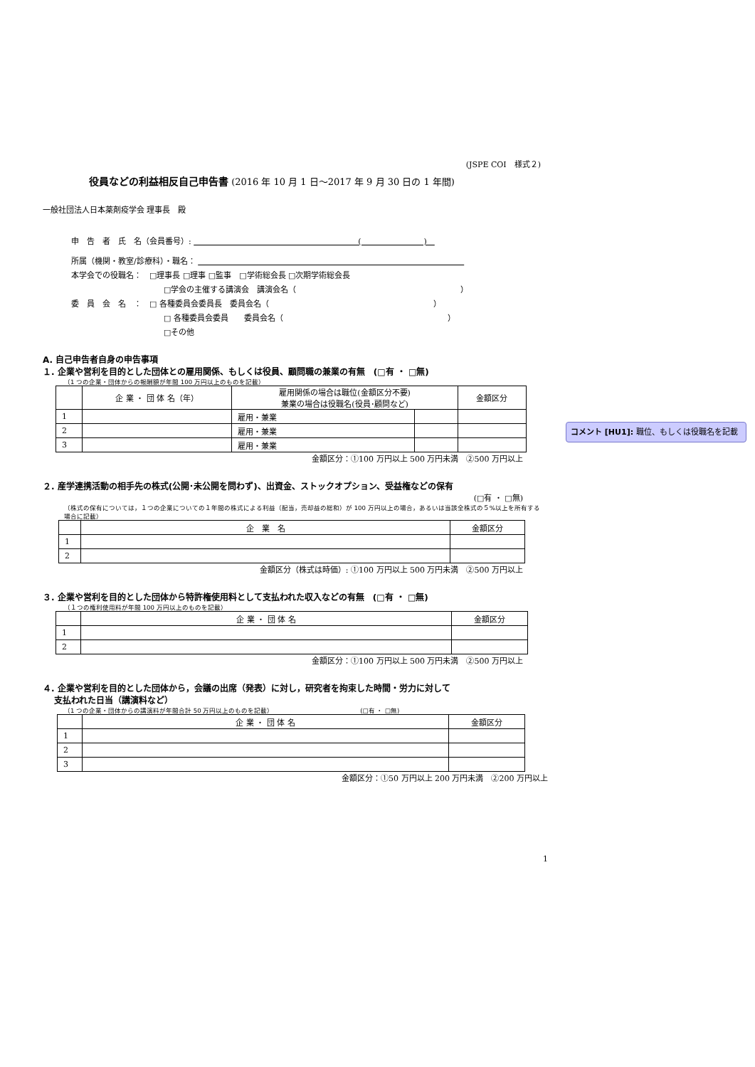(JSPE COI　様式２)
役員などの利益相反自己申告書 (2016 年 10 月 1 日～2017 年 9 月 30 日の 1 年間)
一般社団法人日本薬剤疫学会 理事長　殿
申　告　者　氏　名（会員番号）: 　　　　　　　　　　　　　　　　　　　　　(　　　　　　　　)　
所属（機関・教室/診療科）・職名： 　　　　　　　　　　　　　　　　　　　　　　　　　　　　　　　　　　
本学会での役職名：　□理事長 □理事 □監事　□学術総会長 □次期学術総会長
□学会の主催する講演会　講演会名（　　　　　　　　　　　　　　　　　　　　　）
委　員　会　名　：　□ 各種委員会委員長　委員会名（　　　　　　　　　　　　　　　　　　　　　）
□ 各種委員会委員　　委員会名（　　　　　　　　　　　　　　　　　　　　　）
□その他
A. 自己申告者自身の申告事項
１. 企業や営利を目的とした団体との雇用関係、もしくは役員、顧問職の兼業の有無　(□有 ・ □無)
（1 つの企業・団体からの報酬額が年間 100 万円以上のものを記載）
| | 企 業 ・ 団 体 名（年） | 雇用関係の場合は職位(金額区分不要) 兼業の場合は役職名(役員･顧問など) | | 金額区分 |
| --- | --- | --- | --- | --- |
| 1 | | 雇用・兼業 | | |
| 2 | | 雇用・兼業 | | |
| 3 | | 雇用・兼業 | | |
金額区分：①100 万円以上 500 万円未満　②500 万円以上
２. 産学連携活動の相手先の株式(公開･未公開を問わず)、出資金、ストックオプション、受益権などの保有
(□有 ・ □無)
（株式の保有については，１つの企業についての１年間の株式による利益（配当，売却益の総和）が 100 万円以上の場合，あるいは当該全株式の５%以上を所有する場合に記載）
| | 企 業 名 | 金額区分 |
| --- | --- | --- |
| 1 | | |
| 2 | | |
金額区分（株式は時価）: ①100 万円以上 500 万円未満　②500 万円以上
３. 企業や営利を目的とした団体から特許権使用料として支払われた収入などの有無　(□有 ・ □無)
（１つの権利使用料が年間 100 万円以上のものを記載）
| | 企 業 ・ 団 体 名 | 金額区分 |
| --- | --- | --- |
| 1 | | |
| 2 | | |
金額区分：①100 万円以上 500 万円未満　②500 万円以上
４. 企業や営利を目的とした団体から，会議の出席（発表）に対し，研究者を拘束した時間・労力に対して
　 支払われた日当（講演料など）
（1 つの企業・団体からの講演料が年間合計 50 万円以上のものを記載）　　　　　　　　　　　　　　(□有 ・ □無)
| | 企 業 ・ 団 体 名 | 金額区分 |
| --- | --- | --- |
| 1 | | |
| 2 | | |
| 3 | | |
金額区分：①50 万円以上 200 万円未満　②200 万円以上
1
コメント [HU1]: 職位、もしくは役職名を記載